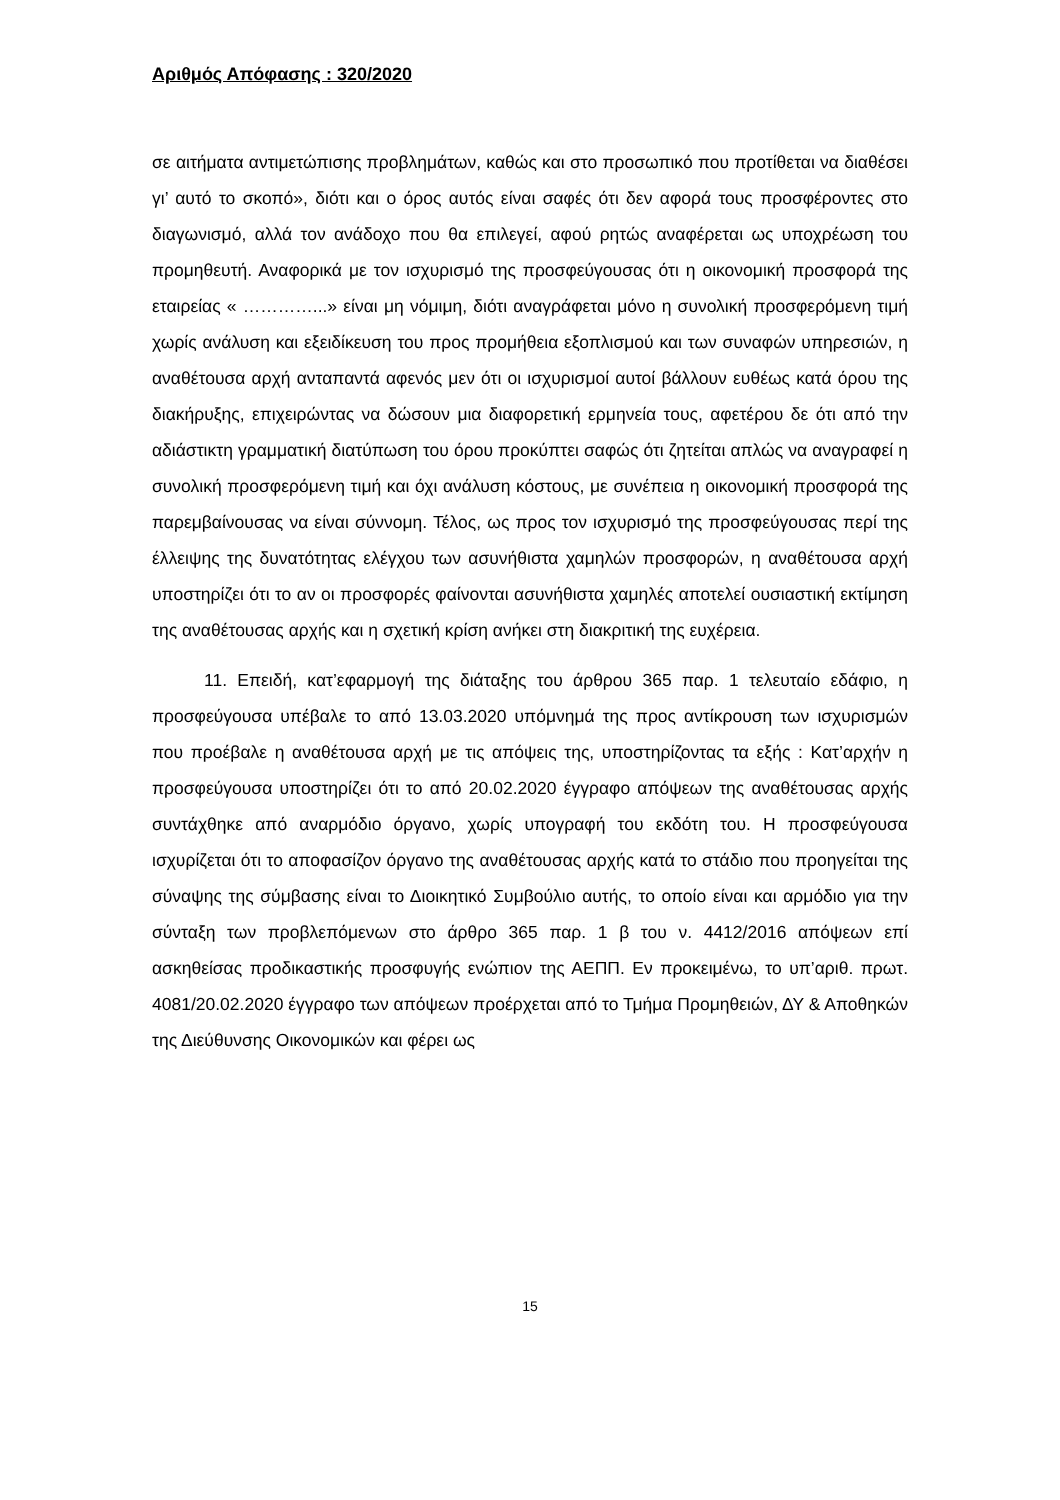Αριθμός Απόφασης : 320/2020
σε αιτήματα αντιμετώπισης προβλημάτων, καθώς και στο προσωπικό που προτίθεται να διαθέσει γι’ αυτό το σκοπό», διότι και ο όρος αυτός είναι σαφές ότι δεν αφορά τους προσφέροντες στο διαγωνισμό, αλλά τον ανάδοχο που θα επιλεγεί, αφού ρητώς αναφέρεται ως υποχρέωση του προμηθευτή. Αναφορικά με τον ισχυρισμό της προσφεύγουσας ότι η οικονομική προσφορά της εταιρείας « …………...» είναι μη νόμιμη, διότι αναγράφεται μόνο η συνολική προσφερόμενη τιμή χωρίς ανάλυση και εξειδίκευση του προς προμήθεια εξοπλισμού και των συναφών υπηρεσιών, η αναθέτουσα αρχή ανταπαντά αφενός μεν ότι οι ισχυρισμοί αυτοί βάλλουν ευθέως κατά όρου της διακήρυξης, επιχειρώντας να δώσουν μια διαφορετική ερμηνεία τους, αφετέρου δε ότι από την αδιάστικτη γραμματική διατύπωση του όρου προκύπτει σαφώς ότι ζητείται απλώς να αναγραφεί η συνολική προσφερόμενη τιμή και όχι ανάλυση κόστους, με συνέπεια η οικονομική προσφορά της παρεμβαίνουσας να είναι σύννομη. Τέλος, ως προς τον ισχυρισμό της προσφεύγουσας περί της έλλειψης της δυνατότητας ελέγχου των ασυνήθιστα χαμηλών προσφορών, η αναθέτουσα αρχή υποστηρίζει ότι το αν οι προσφορές φαίνονται ασυνήθιστα χαμηλές αποτελεί ουσιαστική εκτίμηση της αναθέτουσας αρχής και η σχετική κρίση ανήκει στη διακριτική της ευχέρεια.
11. Επειδή, κατ’εφαρμογή της διάταξης του άρθρου 365 παρ. 1 τελευταίο εδάφιο, η προσφεύγουσα υπέβαλε το από 13.03.2020 υπόμνημά της προς αντίκρουση των ισχυρισμών που προέβαλε η αναθέτουσα αρχή με τις απόψεις της, υποστηρίζοντας τα εξής : Κατ’αρχήν η προσφεύγουσα υποστηρίζει ότι το από 20.02.2020 έγγραφο απόψεων της αναθέτουσας αρχής συντάχθηκε από αναρμόδιο όργανο, χωρίς υπογραφή του εκδότη του. Η προσφεύγουσα ισχυρίζεται ότι το αποφασίζον όργανο της αναθέτουσας αρχής κατά το στάδιο που προηγείται της σύναψης της σύμβασης είναι το Διοικητικό Συμβούλιο αυτής, το οποίο είναι και αρμόδιο για την σύνταξη των προβλεπόμενων στο άρθρο 365 παρ. 1 β του ν. 4412/2016 απόψεων επί ασκηθείσας προδικαστικής προσφυγής ενώπιον της ΑΕΠΠ. Εν προκειμένω, το υπ’αριθ. πρωτ. 4081/20.02.2020 έγγραφο των απόψεων προέρχεται από το Τμήμα Προμηθειών, ΔΥ & Αποθηκών της Διεύθυνσης Οικονομικών και φέρει ως
15